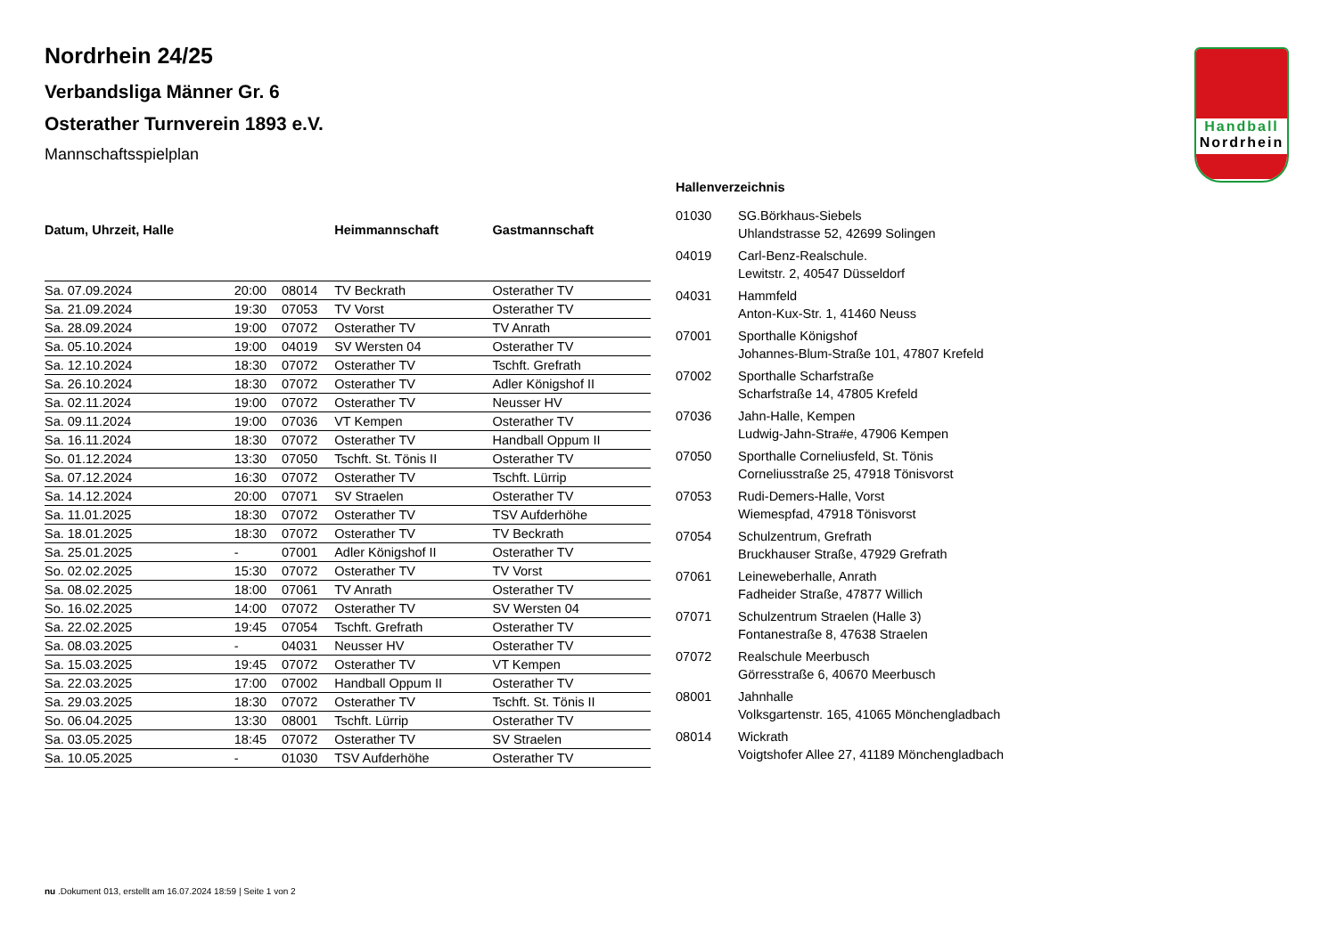Handball
Nordrhein
Nordrhein 24/25
Verbandsliga Männer Gr. 6
Osterather Turnverein 1893 e.V.
Mannschaftsspielplan
| Datum, Uhrzeit, Halle | | | Heimmannschaft | Gastmannschaft |
| --- | --- | --- | --- | --- |
| Sa. 07.09.2024 | 20:00 | 08014 | TV Beckrath | Osterather TV |
| Sa. 21.09.2024 | 19:30 | 07053 | TV Vorst | Osterather TV |
| Sa. 28.09.2024 | 19:00 | 07072 | Osterather TV | TV Anrath |
| Sa. 05.10.2024 | 19:00 | 04019 | SV Wersten 04 | Osterather TV |
| Sa. 12.10.2024 | 18:30 | 07072 | Osterather TV | Tschft. Grefrath |
| Sa. 26.10.2024 | 18:30 | 07072 | Osterather TV | Adler Königshof II |
| Sa. 02.11.2024 | 19:00 | 07072 | Osterather TV | Neusser HV |
| Sa. 09.11.2024 | 19:00 | 07036 | VT Kempen | Osterather TV |
| Sa. 16.11.2024 | 18:30 | 07072 | Osterather TV | Handball Oppum II |
| So. 01.12.2024 | 13:30 | 07050 | Tschft. St. Tönis II | Osterather TV |
| Sa. 07.12.2024 | 16:30 | 07072 | Osterather TV | Tschft. Lürrip |
| Sa. 14.12.2024 | 20:00 | 07071 | SV Straelen | Osterather TV |
| Sa. 11.01.2025 | 18:30 | 07072 | Osterather TV | TSV Aufderhöhe |
| Sa. 18.01.2025 | 18:30 | 07072 | Osterather TV | TV Beckrath |
| Sa. 25.01.2025 | - | 07001 | Adler Königshof II | Osterather TV |
| So. 02.02.2025 | 15:30 | 07072 | Osterather TV | TV Vorst |
| Sa. 08.02.2025 | 18:00 | 07061 | TV Anrath | Osterather TV |
| So. 16.02.2025 | 14:00 | 07072 | Osterather TV | SV Wersten 04 |
| Sa. 22.02.2025 | 19:45 | 07054 | Tschft. Grefrath | Osterather TV |
| Sa. 08.03.2025 | - | 04031 | Neusser HV | Osterather TV |
| Sa. 15.03.2025 | 19:45 | 07072 | Osterather TV | VT Kempen |
| Sa. 22.03.2025 | 17:00 | 07002 | Handball Oppum II | Osterather TV |
| Sa. 29.03.2025 | 18:30 | 07072 | Osterather TV | Tschft. St. Tönis II |
| So. 06.04.2025 | 13:30 | 08001 | Tschft. Lürrip | Osterather TV |
| Sa. 03.05.2025 | 18:45 | 07072 | Osterather TV | SV Straelen |
| Sa. 10.05.2025 | - | 01030 | TSV Aufderhöhe | Osterather TV |
Hallenverzeichnis
| 01030 | SG.Börkhaus-Siebels Uhlandstrasse 52, 42699 Solingen |
| 04019 | Carl-Benz-Realschule. Lewitstr. 2, 40547 Düsseldorf |
| 04031 | Hammfeld Anton-Kux-Str. 1, 41460 Neuss |
| 07001 | Sporthalle Königshof Johannes-Blum-Straße 101, 47807 Krefeld |
| 07002 | Sporthalle Scharfstraße Scharfstraße 14, 47805 Krefeld |
| 07036 | Jahn-Halle, Kempen Ludwig-Jahn-Stra#e, 47906 Kempen |
| 07050 | Sporthalle Corneliusfeld, St. Tönis Corneliusstraße 25, 47918 Tönisvorst |
| 07053 | Rudi-Demers-Halle, Vorst Wiemespfad, 47918 Tönisvorst |
| 07054 | Schulzentrum, Grefrath Bruckhauser Straße, 47929 Grefrath |
| 07061 | Leineweberhalle, Anrath Fadheider Straße, 47877 Willich |
| 07071 | Schulzentrum Straelen (Halle 3) Fontanestraße 8, 47638 Straelen |
| 07072 | Realschule Meerbusch Görresstraße 6, 40670 Meerbusch |
| 08001 | Jahnhalle Volksgartenstr. 165, 41065 Mönchengladbach |
| 08014 | Wickrath Voigtshofer Allee 27, 41189 Mönchengladbach |
nu .Dokument 013, erstellt am 16.07.2024 18:59 | Seite 1 von 2